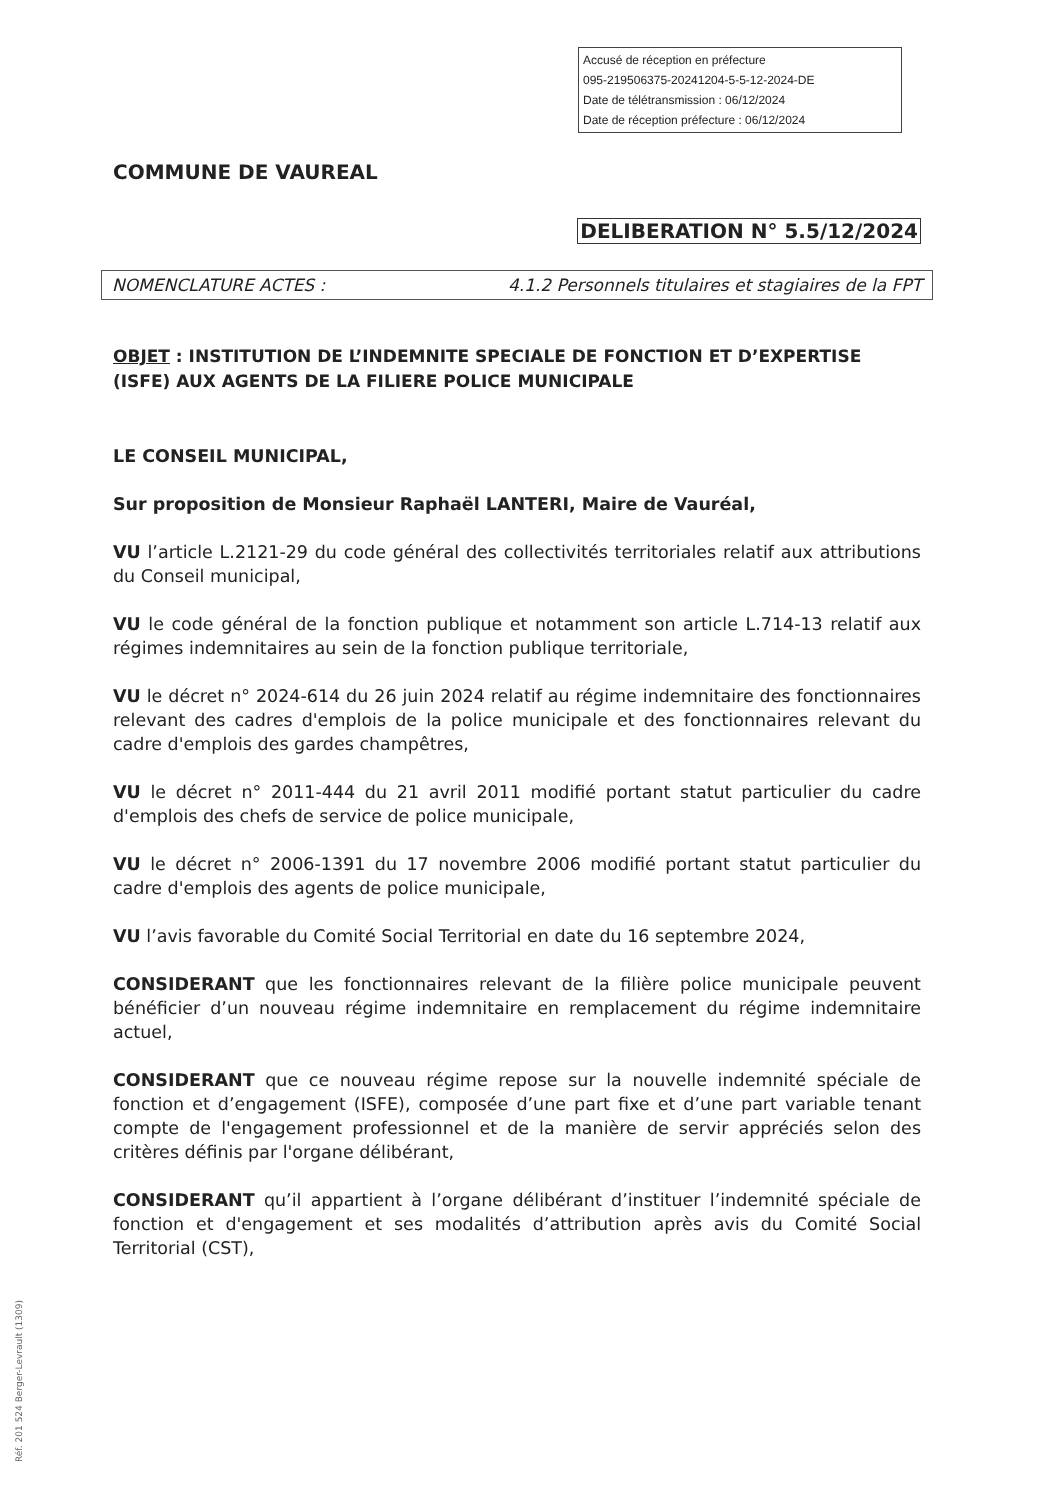Accusé de réception en préfecture
095-219506375-20241204-5-5-12-2024-DE
Date de télétransmission : 06/12/2024
Date de réception préfecture : 06/12/2024
COMMUNE DE VAUREAL
DELIBERATION N° 5.5/12/2024
NOMENCLATURE ACTES : 4.1.2 Personnels titulaires et stagiaires de la FPT
OBJET : INSTITUTION DE L’INDEMNITE SPECIALE DE FONCTION ET D’EXPERTISE (ISFE) AUX AGENTS DE LA FILIERE POLICE MUNICIPALE
LE CONSEIL MUNICIPAL,
Sur proposition de Monsieur Raphaël LANTERI, Maire de Vauréal,
VU l’article L.2121-29 du code général des collectivités territoriales relatif aux attributions du Conseil municipal,
VU le code général de la fonction publique et notamment son article L.714-13 relatif aux régimes indemnitaires au sein de la fonction publique territoriale,
VU le décret n° 2024-614 du 26 juin 2024 relatif au régime indemnitaire des fonctionnaires relevant des cadres d'emplois de la police municipale et des fonctionnaires relevant du cadre d'emplois des gardes champêtres,
VU le décret n° 2011-444 du 21 avril 2011 modifié portant statut particulier du cadre d'emplois des chefs de service de police municipale,
VU le décret n° 2006-1391 du 17 novembre 2006 modifié portant statut particulier du cadre d'emplois des agents de police municipale,
VU l’avis favorable du Comité Social Territorial en date du 16 septembre 2024,
CONSIDERANT que les fonctionnaires relevant de la filière police municipale peuvent bénéficier d’un nouveau régime indemnitaire en remplacement du régime indemnitaire actuel,
CONSIDERANT que ce nouveau régime repose sur la nouvelle indemnité spéciale de fonction et d’engagement (ISFE), composée d’une part fixe et d’une part variable tenant compte de l'engagement professionnel et de la manière de servir appréciés selon des critères définis par l'organe délibérant,
CONSIDERANT qu’il appartient à l’organe délibérant d’instituer l’indemnité spéciale de fonction et d'engagement et ses modalités d’attribution après avis du Comité Social Territorial (CST),
Réf. 201 524 Berger-Levrault (1309)